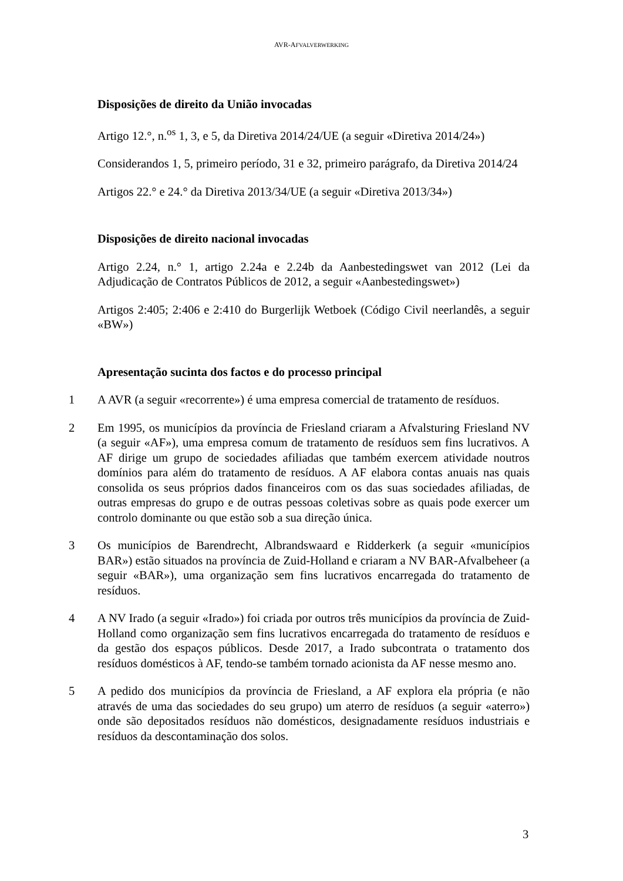AVR-AFVALVERWERKING
Disposições de direito da União invocadas
Artigo 12.°, n.<sup>os</sup> 1, 3, e 5, da Diretiva 2014/24/UE (a seguir «Diretiva 2014/24»)
Considerandos 1, 5, primeiro período, 31 e 32, primeiro parágrafo, da Diretiva 2014/24
Artigos 22.° e 24.° da Diretiva 2013/34/UE (a seguir «Diretiva 2013/34»)
Disposições de direito nacional invocadas
Artigo 2.24, n.° 1, artigo 2.24a e 2.24b da Aanbestedingswet van 2012 (Lei da Adjudicação de Contratos Públicos de 2012, a seguir «Aanbestedingswet»)
Artigos 2:405; 2:406 e 2:410 do Burgerlijk Wetboek (Código Civil neerlandês, a seguir «BW»)
Apresentação sucinta dos factos e do processo principal
1 A AVR (a seguir «recorrente») é uma empresa comercial de tratamento de resíduos.
2 Em 1995, os municípios da província de Friesland criaram a Afvalsturing Friesland NV (a seguir «AF»), uma empresa comum de tratamento de resíduos sem fins lucrativos. A AF dirige um grupo de sociedades afiliadas que também exercem atividade noutros domínios para além do tratamento de resíduos. A AF elabora contas anuais nas quais consolida os seus próprios dados financeiros com os das suas sociedades afiliadas, de outras empresas do grupo e de outras pessoas coletivas sobre as quais pode exercer um controlo dominante ou que estão sob a sua direção única.
3 Os municípios de Barendrecht, Albrandswaard e Ridderkerk (a seguir «municípios BAR») estão situados na província de Zuid-Holland e criaram a NV BAR-Afvalbeheer (a seguir «BAR»), uma organização sem fins lucrativos encarregada do tratamento de resíduos.
4 A NV Irado (a seguir «Irado») foi criada por outros três municípios da província de Zuid-Holland como organização sem fins lucrativos encarregada do tratamento de resíduos e da gestão dos espaços públicos. Desde 2017, a Irado subcontrata o tratamento dos resíduos domésticos à AF, tendo-se também tornado acionista da AF nesse mesmo ano.
5 A pedido dos municípios da província de Friesland, a AF explora ela própria (e não através de uma das sociedades do seu grupo) um aterro de resíduos (a seguir «aterro») onde são depositados resíduos não domésticos, designadamente resíduos industriais e resíduos da descontaminação dos solos.
3